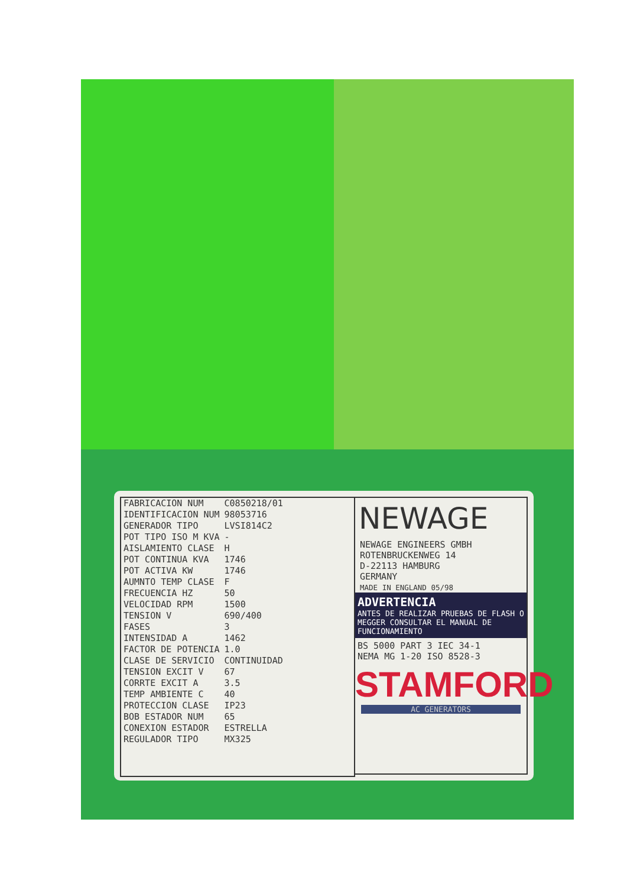| FABRICACION NUM | C0850218/01 |
| IDENTIFICACION NUM | 98053716 |
| GENERADOR TIPO | LVSI814C2 |
| POT TIPO ISO M KVA | - |
| AISLAMIENTO CLASE | H |
| POT CONTINUA KVA | 1746 |
| POT ACTIVA KW | 1746 |
| AUMNTO TEMP CLASE | F |
| FRECUENCIA HZ | 50 |
| VELOCIDAD RPM | 1500 |
| TENSION V | 690/400 |
| FASES | 3 |
| INTENSIDAD A | 1462 |
| FACTOR DE POTENCIA | 1.0 |
| CLASE DE SERVICIO | CONTINUIDAD |
| TENSION EXCIT V | 67 |
| CORRTE EXCIT A | 3.5 |
| TEMP AMBIENTE C | 40 |
| PROTECCION CLASE | IP23 |
| BOB ESTADOR NUM | 65 |
| CONEXION ESTADOR | ESTRELLA |
| REGULADOR TIPO | MX325 |
NEWAGE
NEWAGE ENGINEERS GMBH
ROTENBRUCKENWEG 14
D-22113 HAMBURG
GERMANY
MADE IN ENGLAND 05/98
ADVERTENCIA
ANTES DE REALIZAR PRUEBAS DE FLASH O MEGGER CONSULTAR EL MANUAL DE FUNCIONAMIENTO
BS 5000 PART 3 IEC 34-1
NEMA MG 1-20 ISO 8528-3
STAMFORD
AC GENERATORS